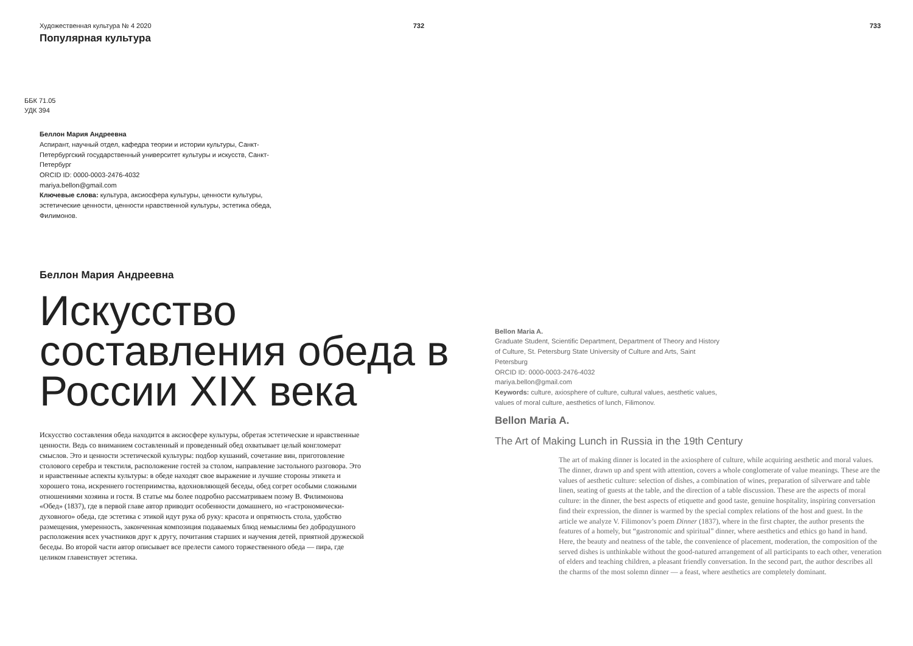Художественная культура № 4 2020
Популярная культура
732
ББК 71.05
УДК 394
Беллон Мария Андреевна
Аспирант, научный отдел, кафедра теории и истории культуры, Санкт-Петербургский государственный университет культуры и искусств, Санкт-Петербург
ORCID ID: 0000-0003-2476-4032
mariya.bellon@gmail.com
Ключевые слова: культура, аксиосфера культуры, ценности культуры, эстетические ценности, ценности нравственной культуры, эстетика обеда, Филимонов.
Беллон Мария Андреевна
Искусство составления обеда в России XIX века
Искусство составления обеда находится в аксиосфере культуры, обретая эстетические и нравственные ценности. Ведь со вниманием составленный и проведенный обед охватывает целый конгломерат смыслов. Это и ценности эстетической культуры: подбор кушаний, сочетание вин, приготовление столового серебра и текстиля, расположение гостей за столом, направление застольного разговора. Это и нравственные аспекты культуры: в обеде находят свое выражение и лучшие стороны этикета и хорошего тона, искреннего гостеприимства, вдохновляющей беседы, обед согрет особыми сложными отношениями хозяина и гостя. В статье мы более подробно рассматриваем поэму В. Филимонова «Обед» (1837), где в первой главе автор приводит особенности домашнего, но «гастрономически-духовного» обеда, где эстетика с этикой идут рука об руку: красота и опрятность стола, удобство размещения, умеренность, законченная композиция подаваемых блюд немыслимы без добродушного расположения всех участников друг к другу, почитания старших и научения детей, приятной дружеской беседы. Во второй части автор описывает все прелести самого торжественного обеда — пира, где целиком главенствует эстетика.
733
Bellon Maria A.
Graduate Student, Scientific Department, Department of Theory and History of Culture, St. Petersburg State University of Culture and Arts, Saint Petersburg
ORCID ID: 0000-0003-2476-4032
mariya.bellon@gmail.com
Keywords: culture, axiosphere of culture, cultural values, aesthetic values, values of moral culture, aesthetics of lunch, Filimonov.
Bellon Maria A.
The Art of Making Lunch in Russia in the 19th Century
The art of making dinner is located in the axiosphere of culture, while acquiring aesthetic and moral values. The dinner, drawn up and spent with attention, covers a whole conglomerate of value meanings. These are the values of aesthetic culture: selection of dishes, a combination of wines, preparation of silverware and table linen, seating of guests at the table, and the direction of a table discussion. These are the aspects of moral culture: in the dinner, the best aspects of etiquette and good taste, genuine hospitality, inspiring conversation find their expression, the dinner is warmed by the special complex relations of the host and guest. In the article we analyze V. Filimonov’s poem Dinner (1837), where in the first chapter, the author presents the features of a homely, but “gastronomic and spiritual” dinner, where aesthetics and ethics go hand in hand. Here, the beauty and neatness of the table, the convenience of placement, moderation, the composition of the served dishes is unthinkable without the good-natured arrangement of all participants to each other, veneration of elders and teaching children, a pleasant friendly conversation. In the second part, the author describes all the charms of the most solemn dinner — a feast, where aesthetics are completely dominant.